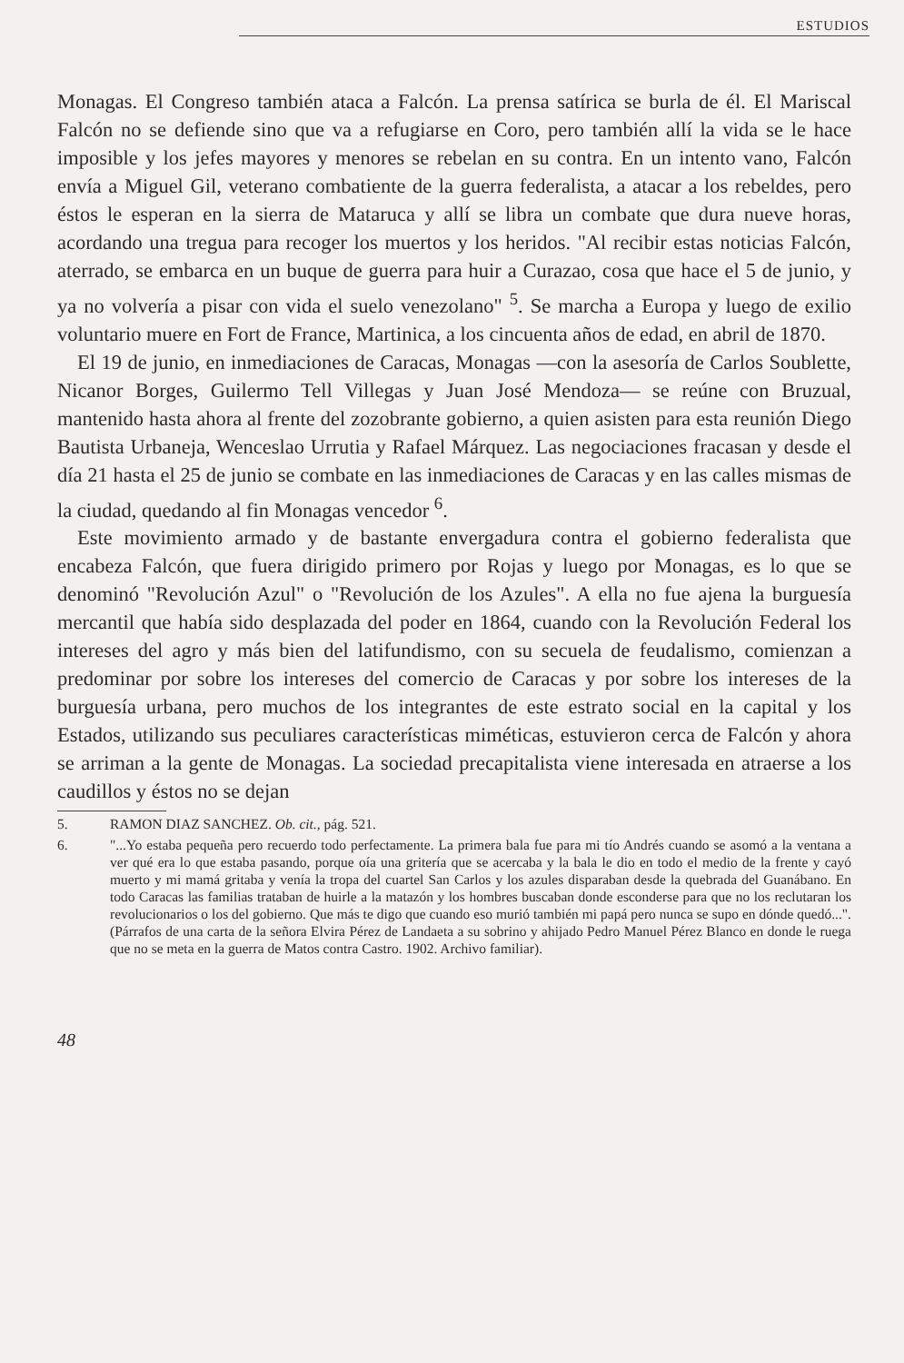ESTUDIOS
Monagas. El Congreso también ataca a Falcón. La prensa satírica se burla de él. El Mariscal Falcón no se defiende sino que va a refugiarse en Coro, pero también allí la vida se le hace imposible y los jefes mayores y menores se rebelan en su contra. En un intento vano, Falcón envía a Miguel Gil, veterano combatiente de la guerra federalista, a atacar a los rebeldes, pero éstos le esperan en la sierra de Mataruca y allí se libra un combate que dura nueve horas, acordando una tregua para recoger los muertos y los heridos. "Al recibir estas noticias Falcón, aterrado, se embarca en un buque de guerra para huir a Curazao, cosa que hace el 5 de junio, y ya no volvería a pisar con vida el suelo venezolano" <sup>5</sup>. Se marcha a Europa y luego de exilio voluntario muere en Fort de France, Martinica, a los cincuenta años de edad, en abril de 1870.
El 19 de junio, en inmediaciones de Caracas, Monagas —con la asesoría de Carlos Soublette, Nicanor Borges, Guilermo Tell Villegas y Juan José Mendoza— se reúne con Bruzual, mantenido hasta ahora al frente del zozobrante gobierno, a quien asisten para esta reunión Diego Bautista Urbaneja, Wenceslao Urrutia y Rafael Márquez. Las negociaciones fracasan y desde el día 21 hasta el 25 de junio se combate en las inmediaciones de Caracas y en las calles mismas de la ciudad, quedando al fin Monagas vencedor <sup>6</sup>.
Este movimiento armado y de bastante envergadura contra el gobierno federalista que encabeza Falcón, que fuera dirigido primero por Rojas y luego por Monagas, es lo que se denominó "Revolución Azul" o "Revolución de los Azules". A ella no fue ajena la burguesía mercantil que había sido desplazada del poder en 1864, cuando con la Revolución Federal los intereses del agro y más bien del latifundismo, con su secuela de feudalismo, comienzan a predominar por sobre los intereses del comercio de Caracas y por sobre los intereses de la burguesía urbana, pero muchos de los integrantes de este estrato social en la capital y los Estados, utilizando sus peculiares características miméticas, estuvieron cerca de Falcón y ahora se arriman a la gente de Monagas. La sociedad precapitalista viene interesada en atraerse a los caudillos y éstos no se dejan
5. RAMON DIAZ SANCHEZ. Ob. cit., pág. 521.
6. "...Yo estaba pequeña pero recuerdo todo perfectamente. La primera bala fue para mi tío Andrés cuando se asomó a la ventana a ver qué era lo que estaba pasando, porque oía una gritería que se acercaba y la bala le dio en todo el medio de la frente y cayó muerto y mi mamá gritaba y venía la tropa del cuartel San Carlos y los azules disparaban desde la quebrada del Guanábano. En todo Caracas las familias trataban de huirle a la matazón y los hombres buscaban donde esconderse para que no los reclutaran los revolucionarios o los del gobierno. Que más te digo que cuando eso murió también mi papá pero nunca se supo en dónde quedó...". (Párrafos de una carta de la señora Elvira Pérez de Landaeta a su sobrino y ahijado Pedro Manuel Pérez Blanco en donde le ruega que no se meta en la guerra de Matos contra Castro. 1902. Archivo familiar).
48